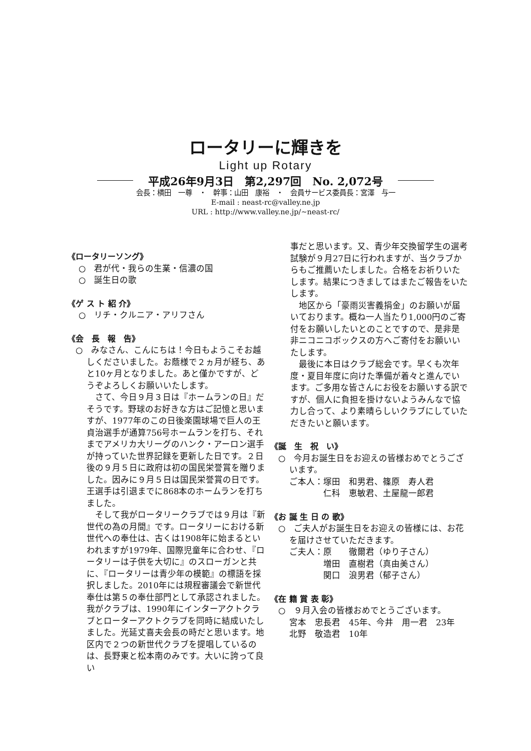ロータリーに輝きを
Light up Rotary
平成26年9月3日　第2,297回　No. 2,072号
会長：横田　一尊　・　幹事：山田　康裕　・　会員サービス委員長：宮澤　与一
E-mail : neast-rc@valley.ne.jp
URL : http://www.valley.ne.jp/~neast-rc/
《ロータリーソング》
○　君が代・我らの生業・信濃の国
○　誕生日の歌
《ゲ ス ト 紹 介》
○　リチ・クルニア・アリフさん
《会　長　報　告》
○　みなさん、こんにちは！今日もようこそお越しくださいました。お蔭様で２ヵ月が経ち、あと10ヶ月となりました。あと僅かですが、どうぞよろしくお願いいたします。
　さて、今日９月３日は『ホームランの日』だそうです。野球のお好きな方はご記憶と思いますが、1977年のこの日後楽園球場で巨人の王貞治選手が通算756号ホームランを打ち、それまでアメリカ大リーグのハンク・アーロン選手が持っていた世界記録を更新した日です。２日後の９月５日に政府は初の国民栄誉賞を贈りました。因みに９月５日は国民栄誉賞の日です。王選手は引退までに868本のホームランを打ちました。
　そして我がロータリークラブでは９月は『新世代の為の月間』です。ロータリーにおける新世代への奉仕は、古くは1908年に始まるといわれますが1979年、国際児童年に合わせ、『ロータリーは子供を大切に』のスローガンと共に、『ロータリーは青少年の模範』の標語を採択しました。2010年には規程審議会で新世代奉仕は第５の奉仕部門として承認されました。我がクラブは、1990年にインターアクトクラブとローターアクトクラブを同時に結成いたしました。光延丈喜夫会長の時だと思います。地区内で２つの新世代クラブを提唱しているのは、長野東と松本南のみです。大いに誇って良い
事だと思います。又、青少年交換留学生の選考試験が９月27日に行われますが、当クラブからもご推薦いたしました。合格をお祈りいたします。結果につきましてはまたご報告をいたします。
　地区から「豪雨災害義捐金」のお願いが届いております。概ね一人当たり1,000円のご寄付をお願いしたいとのことですので、是非是非ニコニコボックスの方へご寄付をお願いいたします。
　最後に本日はクラブ総会です。早くも次年度・夏目年度に向けた準備が着々と進んでいます。ご多用な皆さんにお役をお願いする訳ですが、個人に負担を掛けないようみんなで協力し合って、より素晴らしいクラブにしていただきたいと願います。
《誕　生　祝　い》
○　今月お誕生日をお迎えの皆様おめでとうございます。
ご本人：塚田　和男君、篠原　寿人君
　　　　仁科　恵敏君、土屋龍一郎君
《お 誕 生 日 の 歌》
○　ご夫人がお誕生日をお迎えの皆様には、お花を届けさせていただきます。
ご夫人：原　　徹爾君（ゆり子さん）
　　　　増田　直樹君（真由美さん）
　　　　関口　浪男君（郁子さん）
《在 籍 賞 表 彰》
○　９月入会の皆様おめでとうございます。
宮本　忠長君　45年、今井　用一君　23年
北野　敬造君　10年